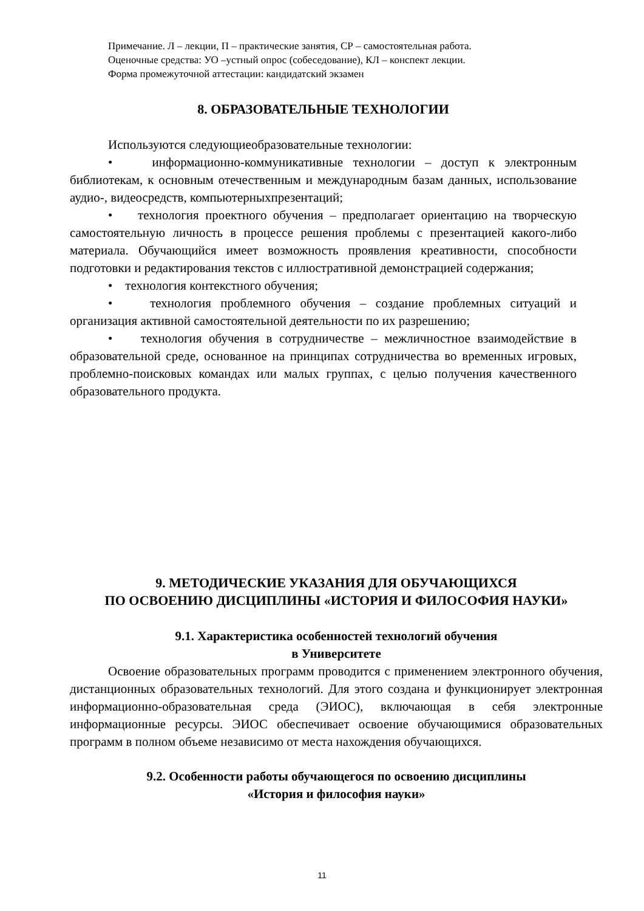Примечание. Л – лекции, П – практические занятия, СР – самостоятельная работа.
Оценочные средства: УО –устный опрос (собеседование), КЛ – конспект лекции.
Форма промежуточной аттестации: кандидатский экзамен
8. ОБРАЗОВАТЕЛЬНЫЕ ТЕХНОЛОГИИ
Используются следующиеобразовательные технологии:
• информационно-коммуникативные технологии – доступ к электронным библиотекам, к основным отечественным и международным базам данных, использование аудио-, видеосредств, компьютерныхпрезентаций;
• технология проектного обучения – предполагает ориентацию на творческую самостоятельную личность в процессе решения проблемы с презентацией какого-либо материала. Обучающийся имеет возможность проявления креативности, способности подготовки и редактирования текстов с иллюстративной демонстрацией содержания;
• технология контекстного обучения;
• технология проблемного обучения – создание проблемных ситуаций и организация активной самостоятельной деятельности по их разрешению;
• технология обучения в сотрудничестве – межличностное взаимодействие в образовательной среде, основанное на принципах сотрудничества во временных игровых, проблемно-поисковых командах или малых группах, с целью получения качественного образовательного продукта.
9. МЕТОДИЧЕСКИЕ УКАЗАНИЯ ДЛЯ ОБУЧАЮЩИХСЯ
ПО ОСВОЕНИЮ ДИСЦИПЛИНЫ «ИСТОРИЯ И ФИЛОСОФИЯ НАУКИ»
9.1. Характеристика особенностей технологий обучения
в Университете
Освоение образовательных программ проводится с применением электронного обучения, дистанционных образовательных технологий. Для этого создана и функционирует электронная информационно-образовательная среда (ЭИОС), включающая в себя электронные информационные ресурсы. ЭИОС обеспечивает освоение обучающимися образовательных программ в полном объеме независимо от места нахождения обучающихся.
9.2. Особенности работы обучающегося по освоению дисциплины
«История и философия науки»
11